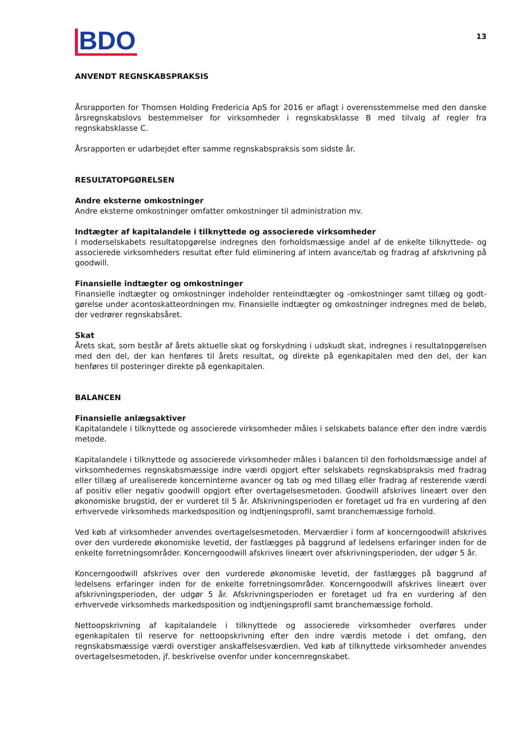BDO
13
ANVENDT REGNSKABSPRAKSIS
Årsrapporten for Thomsen Holding Fredericia ApS for 2016 er aflagt i overensstemmelse med den danske årsregnskabslovs bestemmelser for virksomheder i regnskabsklasse B med tilvalg af regler fra regnskabsklasse C.
Årsrapporten er udarbejdet efter samme regnskabspraksis som sidste år.
RESULTATOPGØRELSEN
Andre eksterne omkostninger
Andre eksterne omkostninger omfatter omkostninger til administration mv.
Indtægter af kapitalandele i tilknyttede og associerede virksomheder
I moderselskabets resultatopgørelse indregnes den forholdsmæssige andel af de enkelte tilknyttede- og associerede virksomheders resultat efter fuld eliminering af intern avance/tab og fradrag af afskrivning på goodwill.
Finansielle indtægter og omkostninger
Finansielle indtægter og omkostninger indeholder renteindtægter og -omkostninger samt tillæg og godt­gørelse under acontoskatteordningen mv. Finansielle indtægter og omkostninger indregnes med de beløb, der vedrører regnskabsåret.
Skat
Årets skat, som består af årets aktuelle skat og forskydning i udskudt skat, indregnes i resultatop­gørelsen med den del, der kan henføres til årets resultat, og direkte på egenkapitalen med den del, der kan henføres til posteringer direkte på egenkapitalen.
BALANCEN
Finansielle anlægsaktiver
Kapitalandele i tilknyttede og associerede virksomheder måles i selskabets balance efter den indre værdis metode.
Kapitalandele i tilknyttede og associerede virksomheder måles i balancen til den forholdsmæssige andel af virksomhedernes regnskabsmæssige indre værdi opgjort efter selskabets regnskabspraksis med fradrag eller tillæg af urealiserede koncerninterne avancer og tab og med tillæg eller fradrag af resterende værdi af positiv eller negativ goodwill opgjort efter overtagelsesmetoden. Goodwill afskrives lineært over den økonomiske brugstid, der er vurderet til 5 år. Afskrivningsperioden er foretaget ud fra en vurdering af den erhvervede virksomheds markedsposition og indtjeningsprofil, samt branchemæssige forhold.
Ved køb af virksomheder anvendes overtagelsesmetoden. Merværdier i form af koncerngoodwill afskrives over den vurderede økonomiske levetid, der fastlægges på baggrund af ledelsens erfaringer inden for de enkelte forretningsområder. Koncerngoodwill afskrives lineært over afskrivningsperioden, der udgør 5 år.
Koncerngoodwill afskrives over den vurderede økonomiske levetid, der fastlægges på baggrund af ledelsens erfaringer inden for de enkelte forretningsområder. Koncerngoodwill afskrives lineært over afskrivningsperioden, der udgør 5 år. Afskrivningsperioden er foretaget ud fra en vurdering af den erhvervede virksomheds markedsposition og indtjeningsprofil samt branchemæssige forhold.
Nettoopskrivning af kapitalandele i tilknyttede og associerede virksomheder overføres under egenkapitalen til reserve for nettoopskrivning efter den indre værdis metode i det omfang, den regnskabsmæssige værdi overstiger anskaffelsesværdien. Ved køb af tilknyttede virksomheder anvendes overtagelsesmetoden, jf. beskrivelse ovenfor under koncernregnskabet.